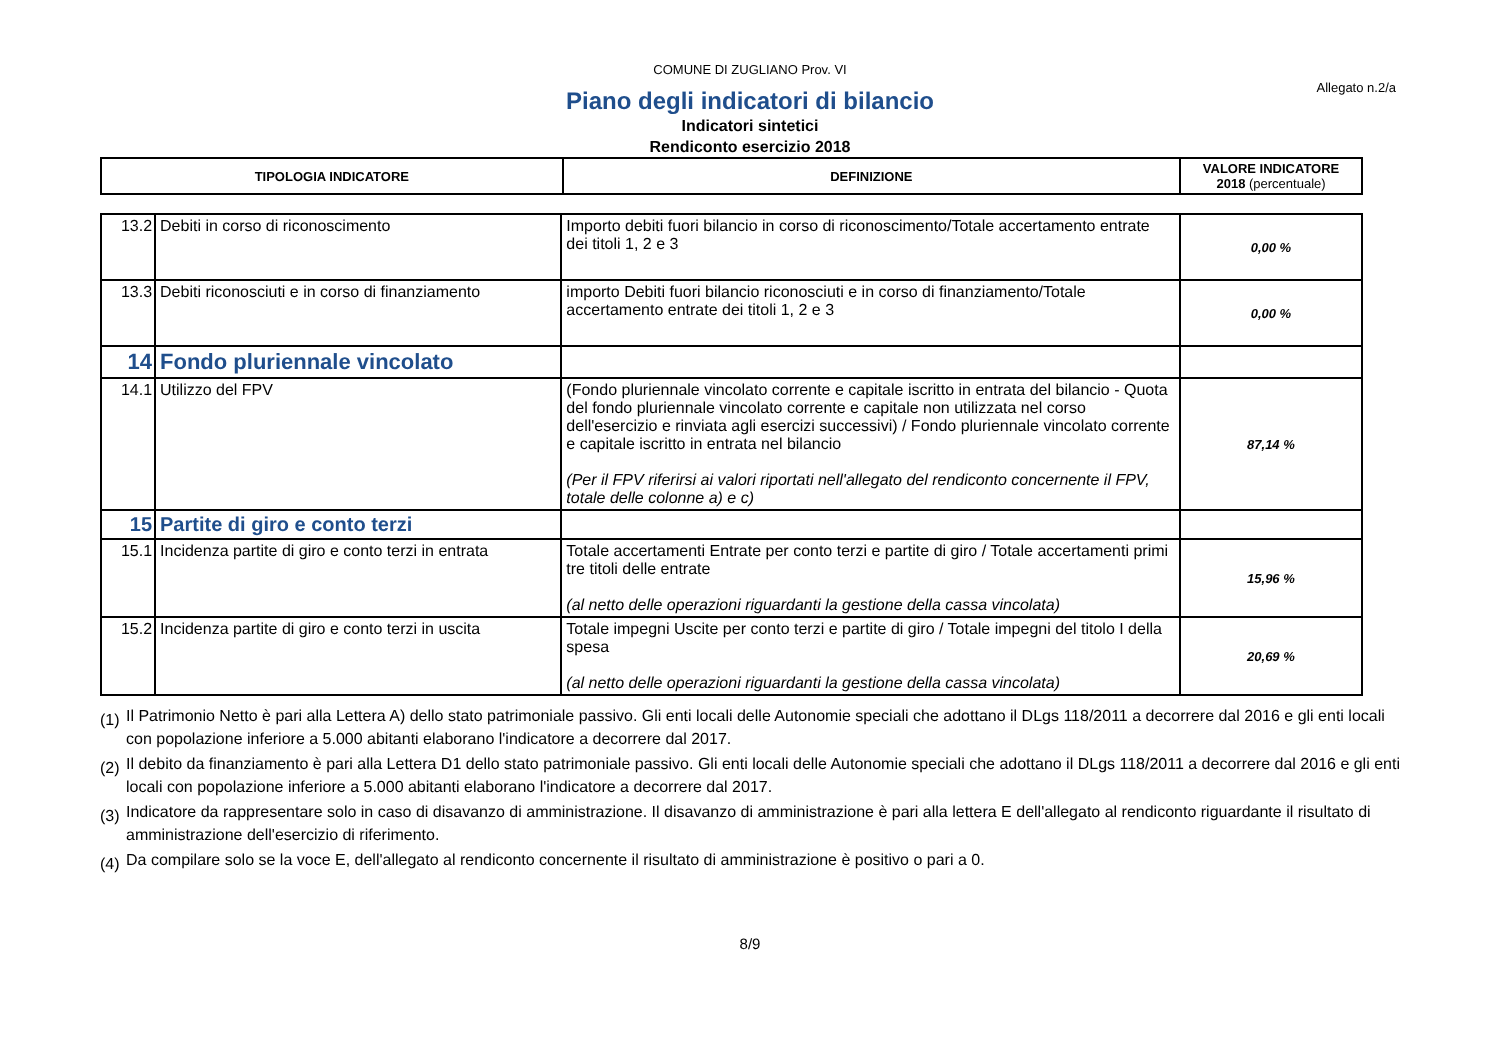COMUNE DI ZUGLIANO Prov. VI
Allegato n.2/a
Piano degli indicatori di bilancio
Indicatori sintetici
Rendiconto esercizio 2018
| TIPOLOGIA INDICATORE | DEFINIZIONE | VALORE INDICATORE 2018 (percentuale) |
| --- | --- | --- |
| 13.2 | Debiti in corso di riconoscimento | Importo debiti fuori bilancio in corso di riconoscimento/Totale accertamento entrate dei titoli 1, 2 e 3 | 0,00 % |
| 13.3 | Debiti riconosciuti e in corso di finanziamento | importo Debiti fuori bilancio riconosciuti e in corso di finanziamento/Totale accertamento entrate dei titoli 1, 2 e 3 | 0,00 % |
| 14 | Fondo pluriennale vincolato | | |
| 14.1 | Utilizzo del FPV | (Fondo pluriennale vincolato corrente e capitale iscritto in entrata del bilancio - Quota del fondo pluriennale vincolato corrente e capitale non utilizzata nel corso dell'esercizio e rinviata agli esercizi successivi) / Fondo pluriennale vincolato corrente e capitale iscritto in entrata nel bilancio (Per il FPV riferirsi ai valori riportati nell'allegato del rendiconto concernente il FPV, totale delle colonne a) e c) | 87,14 % |
| 15 | Partite di giro e conto terzi | | |
| 15.1 | Incidenza partite di giro e conto terzi in entrata | Totale accertamenti Entrate per conto terzi e partite di giro / Totale accertamenti primi tre titoli delle entrate (al netto delle operazioni riguardanti la gestione della cassa vincolata) | 15,96 % |
| 15.2 | Incidenza partite di giro e conto terzi in uscita | Totale impegni Uscite per conto terzi e partite di giro / Totale impegni del titolo I della spesa (al netto delle operazioni riguardanti la gestione della cassa vincolata) | 20,69 % |
(1)
Il Patrimonio Netto è pari alla Lettera A) dello stato patrimoniale passivo. Gli enti locali delle Autonomie speciali che adottano il DLgs 118/2011 a decorrere dal 2016 e gli enti locali con popolazione inferiore a 5.000 abitanti elaborano l'indicatore a decorrere dal 2017.
(2)
Il debito da finanziamento è pari alla Lettera D1 dello stato patrimoniale passivo. Gli enti locali delle Autonomie speciali che adottano il DLgs 118/2011 a decorrere dal 2016 e gli enti locali con popolazione inferiore a 5.000 abitanti elaborano l'indicatore a decorrere dal 2017.
(3)
Indicatore da rappresentare solo in caso di disavanzo di amministrazione. Il disavanzo di amministrazione è pari alla lettera E dell'allegato al rendiconto riguardante il risultato di amministrazione dell'esercizio di riferimento.
(4)
Da compilare solo se la voce E, dell'allegato al rendiconto concernente il risultato di amministrazione è positivo o pari a 0.
8/9